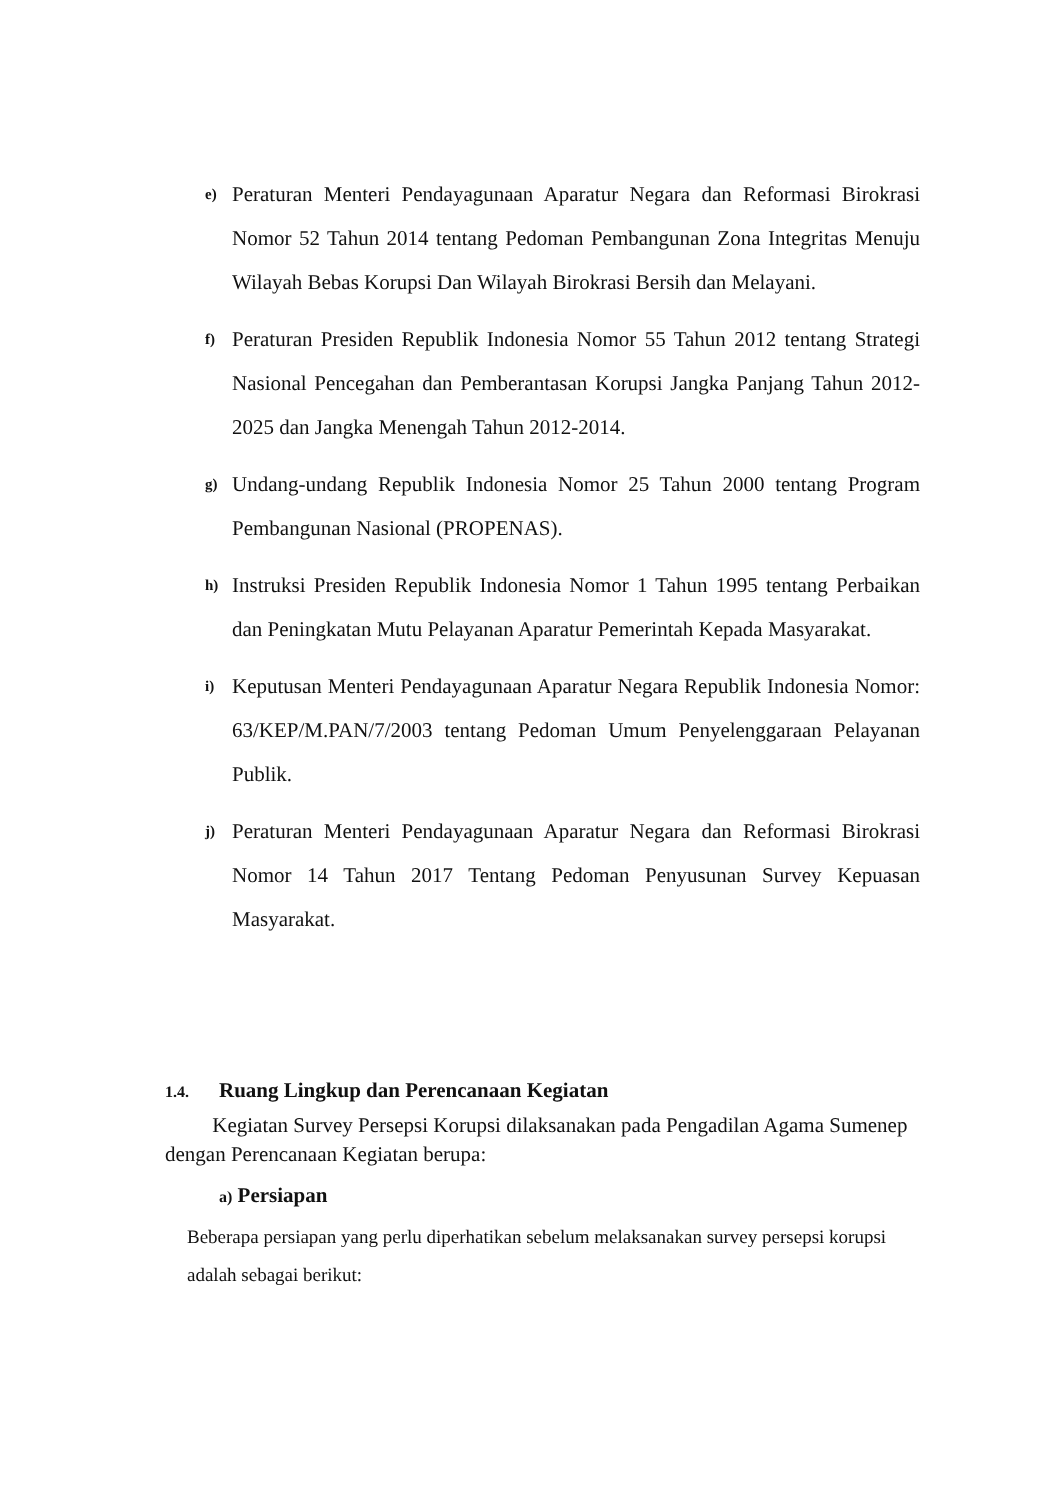e)
Peraturan Menteri Pendayagunaan Aparatur Negara dan Reformasi Birokrasi Nomor 52 Tahun 2014 tentang Pedoman Pembangunan Zona Integritas Menuju Wilayah Bebas Korupsi Dan Wilayah Birokrasi Bersih dan Melayani.
f)
Peraturan Presiden Republik Indonesia Nomor 55 Tahun 2012 tentang Strategi Nasional Pencegahan dan Pemberantasan Korupsi Jangka Panjang Tahun 2012-2025 dan Jangka Menengah Tahun 2012-2014.
g)
Undang-undang Republik Indonesia Nomor 25 Tahun 2000 tentang Program Pembangunan Nasional (PROPENAS).
h)
Instruksi Presiden Republik Indonesia Nomor 1 Tahun 1995 tentang Perbaikan dan Peningkatan Mutu Pelayanan Aparatur Pemerintah Kepada Masyarakat.
i)
Keputusan Menteri Pendayagunaan Aparatur Negara Republik Indonesia Nomor: 63/KEP/M.PAN/7/2003 tentang Pedoman Umum Penyelenggaraan Pelayanan Publik.
j)
Peraturan Menteri Pendayagunaan Aparatur Negara dan Reformasi Birokrasi Nomor 14 Tahun 2017 Tentang Pedoman Penyusunan Survey Kepuasan Masyarakat.
1.4. Ruang Lingkup dan Perencanaan Kegiatan
Kegiatan Survey Persepsi Korupsi dilaksanakan pada Pengadilan Agama Sumenep dengan Perencanaan Kegiatan berupa:
a) Persiapan
Beberapa persiapan yang perlu diperhatikan sebelum melaksanakan survey persepsi korupsi adalah sebagai berikut: